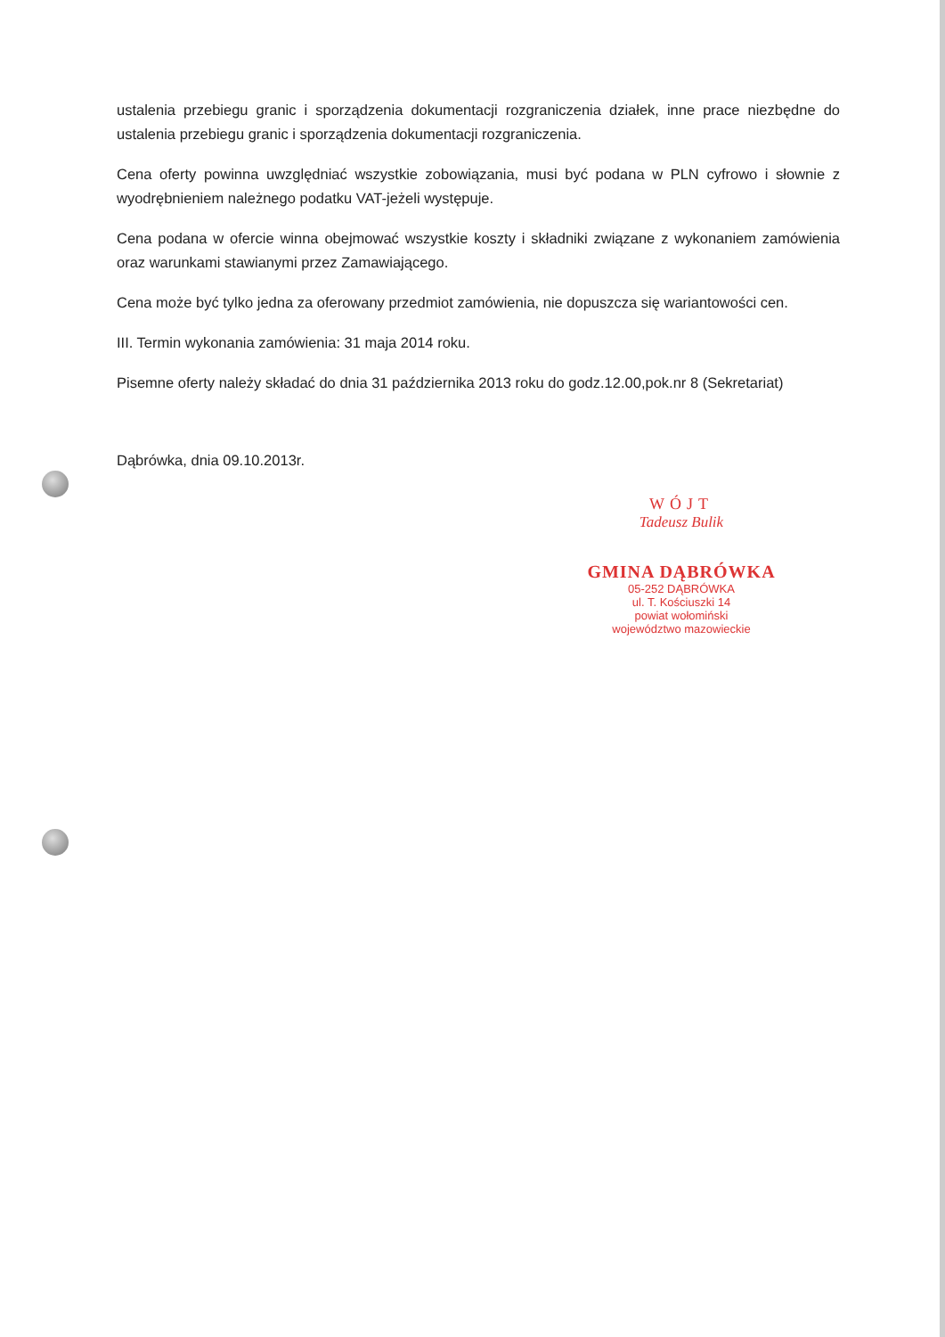ustalenia przebiegu granic i sporządzenia dokumentacji rozgraniczenia działek, inne prace niezbędne do ustalenia przebiegu granic i sporządzenia dokumentacji rozgraniczenia.
Cena oferty powinna uwzględniać wszystkie zobowiązania, musi być podana w PLN cyfrowo i słownie z wyodrębnieniem należnego podatku VAT-jeżeli występuje.
Cena podana w ofercie winna obejmować wszystkie koszty i składniki związane z wykonaniem zamówienia oraz warunkami stawianymi przez Zamawiającego.
Cena może być tylko jedna za oferowany przedmiot zamówienia, nie dopuszcza się wariantowości cen.
III. Termin wykonania zamówienia: 31 maja 2014 roku.
Pisemne oferty należy składać do dnia 31 października 2013 roku do godz.12.00,pok.nr 8 (Sekretariat)
Dąbrówka, dnia 09.10.2013r.
WÓJT
Tadeusz Bulik
GMINA DĄBRÓWKA
05-252 DĄBRÓWKA
ul. T. Kościuszki 14
powiat wołomiński
województwo mazowieckie